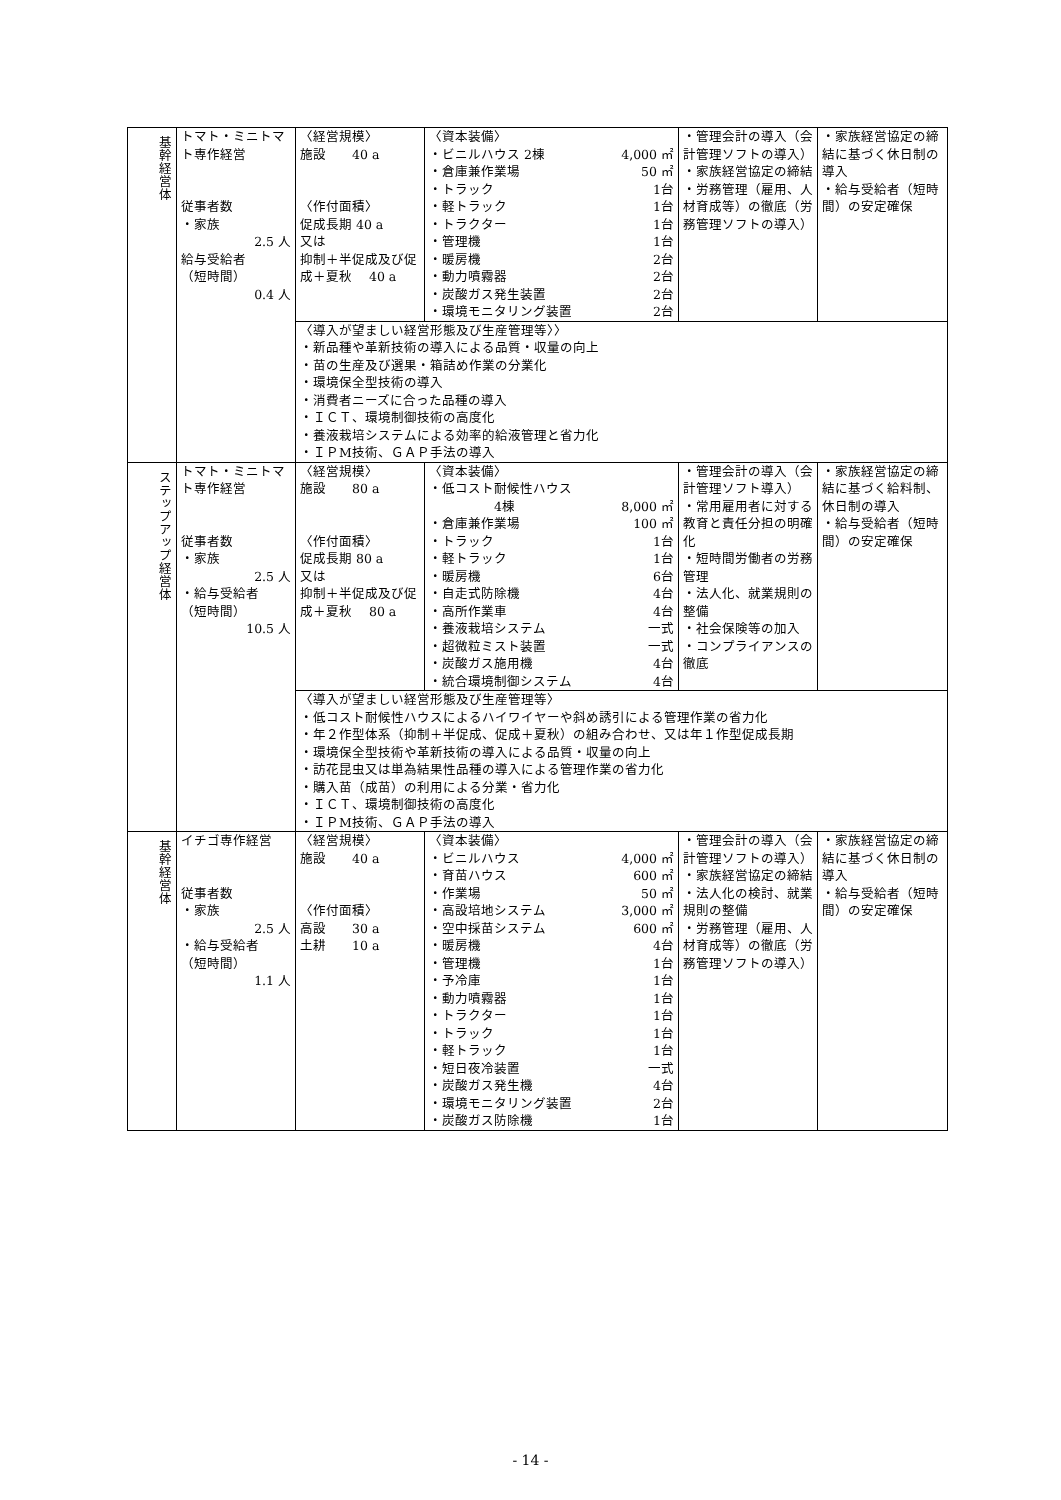| 基幹経営体 | トマト・ミニトマト専作経営 従事者数 ・家族 2.5 人 給与受給者 （短時間） 0.4 人 | 〈経営規模〉 施設 40 a 〈作付面積〉 促成長期 40 a 又は 抑制＋半促成及び促成＋夏秋 40 a | 〈資本装備〉 ・ビニルハウス 2棟 4,000 ㎡ ・倉庫兼作業場 50 ㎡ ・トラック 1台 ・軽トラック 1台 ・トラクター 1台 ・管理機 1台 ・暖房機 2台 ・動力噴霧器 2台 ・炭酸ガス発生装置 2台 ・環境モニタリング装置 2台 | ・管理会計の導入（会計管理ソフトの導入） ・家族経営協定の締結 ・労務管理（雇用、人材育成等）の徹底（労務管理ソフトの導入） | ・家族経営協定の締結に基づく休日制の導入 ・給与受給者（短時間）の安定確保 |
| | | 〈導入が望ましい経営形態及び生産管理等〉〉 ・新品種や革新技術の導入による品質・収量の向上 ・苗の生産及び選果・箱詰め作業の分業化 ・環境保全型技術の導入 ・消費者ニーズに合った品種の導入 ・ＩＣＴ、環境制御技術の高度化 ・養液栽培システムによる効率的給液管理と省力化 ・ＩＰM技術、ＧＡＰ手法の導入 | | | |
| ステップアップ経営体 | トマト・ミニトマト専作経営 従事者数 ・家族 2.5 人 ・給与受給者 （短時間） 10.5 人 | 〈経営規模〉 施設 80 a 〈作付面積〉 促成長期 80 a 又は 抑制＋半促成及び促成＋夏秋 80 a | 〈資本装備〉 ・低コスト耐候性ハウス 4棟 8,000 ㎡ ・倉庫兼作業場 100 ㎡ ・トラック 1台 ・軽トラック 1台 ・暖房機 6台 ・自走式防除機 4台 ・高所作業車 4台 ・養液栽培システム 一式 ・超微粒ミスト装置 一式 ・炭酸ガス施用機 4台 ・統合環境制御システム 4台 | ・管理会計の導入（会計管理ソフト導入） ・常用雇用者に対する教育と責任分担の明確化 ・短時間労働者の労務管理 ・法人化、就業規則の整備 ・社会保険等の加入 ・コンプライアンスの徹底 | ・家族経営協定の締結に基づく給料制、休日制の導入 ・給与受給者（短時間）の安定確保 |
| | | 〈導入が望ましい経営形態及び生産管理等〉 ・低コスト耐候性ハウスによるハイワイヤーや斜め誘引による管理作業の省力化 ・年２作型体系（抑制＋半促成、促成＋夏秋）の組み合わせ、又は年１作型促成長期 ・環境保全型技術や革新技術の導入による品質・収量の向上 ・訪花昆虫又は単為結果性品種の導入による管理作業の省力化 ・購入苗（成苗）の利用による分業・省力化 ・ＩＣＴ、環境制御技術の高度化 ・ＩＰM技術、ＧＡＰ手法の導入 | | | |
| 基幹経営体 | イチゴ専作経営 従事者数 ・家族 2.5 人 ・給与受給者 （短時間） 1.1 人 | 〈経営規模〉 施設 40 a 〈作付面積〉 高設 30 a 土耕 10 a | 〈資本装備〉 ・ビニルハウス 4,000 ㎡ ・育苗ハウス 600 ㎡ ・作業場 50 ㎡ ・高設培地システム 3,000 ㎡ ・空中採苗システム 600 ㎡ ・暖房機 4台 ・管理機 1台 ・予冷庫 1台 ・動力噴霧器 1台 ・トラクター 1台 ・トラック 1台 ・軽トラック 1台 ・短日夜冷装置 一式 ・炭酸ガス発生機 4台 ・環境モニタリング装置 2台 ・炭酸ガス防除機 1台 | ・管理会計の導入（会計管理ソフトの導入） ・家族経営協定の締結 ・法人化の検討、就業規則の整備 ・労務管理（雇用、人材育成等）の徹底（労務管理ソフトの導入） | ・家族経営協定の締結に基づく休日制の導入 ・給与受給者（短時間）の安定確保 |
- 14 -